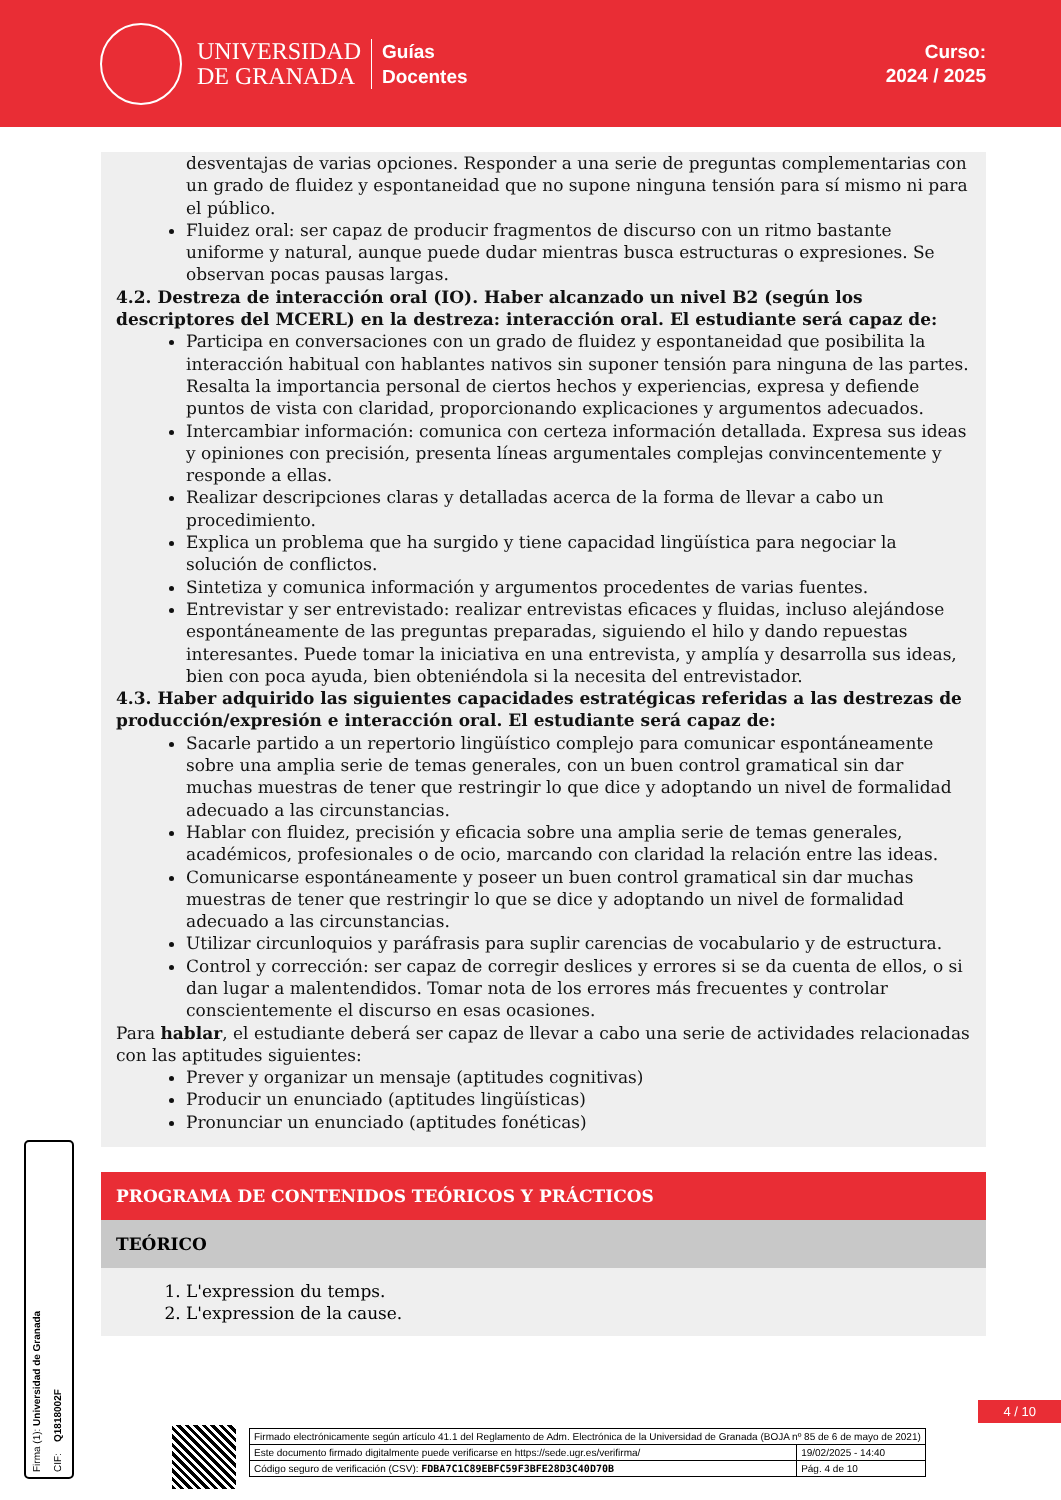UNIVERSIDAD
DE GRANADA
Guías
Docentes
Curso:
2024 / 2025
desventajas de varias opciones. Responder a una serie de preguntas complementarias con un grado de fluidez y espontaneidad que no supone ninguna tensión para sí mismo ni para el público.
Fluidez oral: ser capaz de producir fragmentos de discurso con un ritmo bastante uniforme y natural, aunque puede dudar mientras busca estructuras o expresiones. Se observan pocas pausas largas.
4.2. Destreza de interacción oral (IO). Haber alcanzado un nivel B2 (según los descriptores del MCERL) en la destreza: interacción oral. El estudiante será capaz de:
Participa en conversaciones con un grado de fluidez y espontaneidad que posibilita la interacción habitual con hablantes nativos sin suponer tensión para ninguna de las partes. Resalta la importancia personal de ciertos hechos y experiencias, expresa y defiende puntos de vista con claridad, proporcionando explicaciones y argumentos adecuados.
Intercambiar información: comunica con certeza información detallada. Expresa sus ideas y opiniones con precisión, presenta líneas argumentales complejas convincentemente y responde a ellas.
Realizar descripciones claras y detalladas acerca de la forma de llevar a cabo un procedimiento.
Explica un problema que ha surgido y tiene capacidad lingüística para negociar la solución de conflictos.
Sintetiza y comunica información y argumentos procedentes de varias fuentes.
Entrevistar y ser entrevistado: realizar entrevistas eficaces y fluidas, incluso alejándose espontáneamente de las preguntas preparadas, siguiendo el hilo y dando repuestas interesantes. Puede tomar la iniciativa en una entrevista, y amplía y desarrolla sus ideas, bien con poca ayuda, bien obteniéndola si la necesita del entrevistador.
4.3. Haber adquirido las siguientes capacidades estratégicas referidas a las destrezas de producción/expresión e interacción oral. El estudiante será capaz de:
Sacarle partido a un repertorio lingüístico complejo para comunicar espontáneamente sobre una amplia serie de temas generales, con un buen control gramatical sin dar muchas muestras de tener que restringir lo que dice y adoptando un nivel de formalidad adecuado a las circunstancias.
Hablar con fluidez, precisión y eficacia sobre una amplia serie de temas generales, académicos, profesionales o de ocio, marcando con claridad la relación entre las ideas.
Comunicarse espontáneamente y poseer un buen control gramatical sin dar muchas muestras de tener que restringir lo que se dice y adoptando un nivel de formalidad adecuado a las circunstancias.
Utilizar circunloquios y paráfrasis para suplir carencias de vocabulario y de estructura.
Control y corrección: ser capaz de corregir deslices y errores si se da cuenta de ellos, o si dan lugar a malentendidos. Tomar nota de los errores más frecuentes y controlar conscientemente el discurso en esas ocasiones.
Para hablar, el estudiante deberá ser capaz de llevar a cabo una serie de actividades relacionadas con las aptitudes siguientes:
Prever y organizar un mensaje (aptitudes cognitivas)
Producir un enunciado (aptitudes lingüísticas)
Pronunciar un enunciado (aptitudes fonéticas)
PROGRAMA DE CONTENIDOS TEÓRICOS Y PRÁCTICOS
TEÓRICO
1. L'expression du temps.
2. L'expression de la cause.
Firma (1): Universidad de Granada CIF: Q1818002F
4 / 10
| Firmado electrónicamente según artículo 41.1 del Reglamento de Adm. Electrónica de la Universidad de Granada (BOJA nº 85 de 6 de mayo de 2021) | |
| Este documento firmado digitalmente puede verificarse en https://sede.ugr.es/verifirma/ | 19/02/2025 - 14:40 |
| Código seguro de verificación (CSV): FDBA7C1C89EBFC59F3BFE28D3C40D70B | Pág. 4 de 10 |